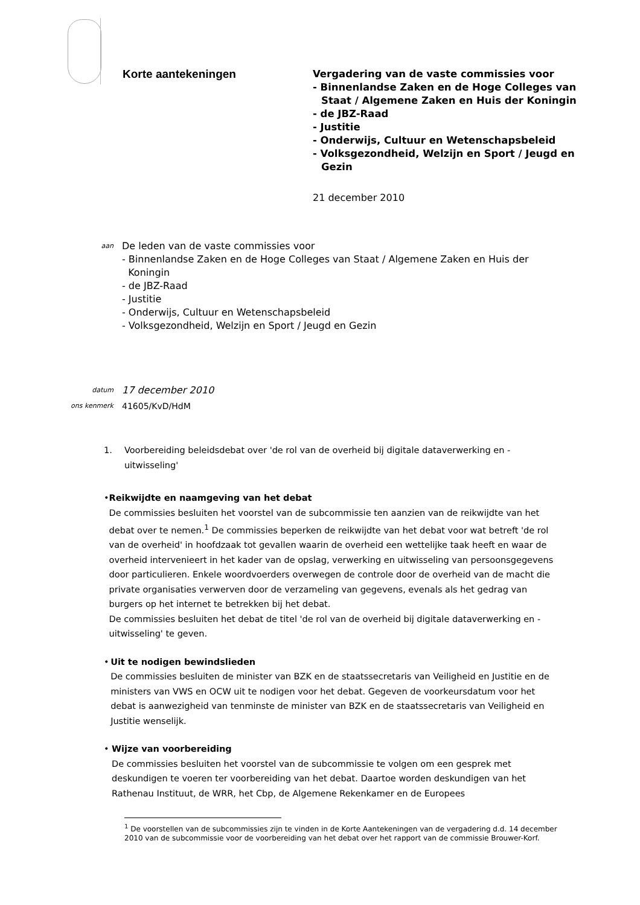Korte aantekeningen
Vergadering van de vaste commissies voor
- Binnenlandse Zaken en de Hoge Colleges van
Staat / Algemene Zaken en Huis der Koningin
- de JBZ-Raad
- Justitie
- Onderwijs, Cultuur en Wetenschapsbeleid
- Volksgezondheid, Welzijn en Sport / Jeugd en
Gezin
21 december 2010
aan
De leden van de vaste commissies voor
- Binnenlandse Zaken en de Hoge Colleges van Staat / Algemene Zaken en Huis der
Koningin
- de JBZ-Raad
- Justitie
- Onderwijs, Cultuur en Wetenschapsbeleid
- Volksgezondheid, Welzijn en Sport / Jeugd en Gezin
datum
17 december 2010
ons kenmerk
41605/KvD/HdM
1. Voorbereiding beleidsdebat over 'de rol van de overheid bij digitale dataverwerking en -uitwisseling'
• Reikwijdte en naamgeving van het debat
De commissies besluiten het voorstel van de subcommissie ten aanzien van de reikwijdte van het debat over te nemen.<sup>1</sup> De commissies beperken de reikwijdte van het debat voor wat betreft 'de rol van de overheid' in hoofdzaak tot gevallen waarin de overheid een wettelijke taak heeft en waar de overheid intervenieert in het kader van de opslag, verwerking en uitwisseling van persoonsgegevens door particulieren. Enkele woordvoerders overwegen de controle door de overheid van de macht die private organisaties verwerven door de verzameling van gegevens, evenals als het gedrag van burgers op het internet te betrekken bij het debat.
De commissies besluiten het debat de titel 'de rol van de overheid bij digitale dataverwerking en -uitwisseling' te geven.
• Uit te nodigen bewindslieden
De commissies besluiten de minister van BZK en de staatssecretaris van Veiligheid en Justitie en de ministers van VWS en OCW uit te nodigen voor het debat. Gegeven de voorkeursdatum voor het debat is aanwezigheid van tenminste de minister van BZK en de staatssecretaris van Veiligheid en Justitie wenselijk.
• Wijze van voorbereiding
De commissies besluiten het voorstel van de subcommissie te volgen om een gesprek met deskundigen te voeren ter voorbereiding van het debat. Daartoe worden deskundigen van het Rathenau Instituut, de WRR, het Cbp, de Algemene Rekenkamer en de Europees
<sup>1</sup> De voorstellen van de subcommissies zijn te vinden in de Korte Aantekeningen van de vergadering d.d. 14 december 2010 van de subcommissie voor de voorbereiding van het debat over het rapport van de commissie Brouwer-Korf.